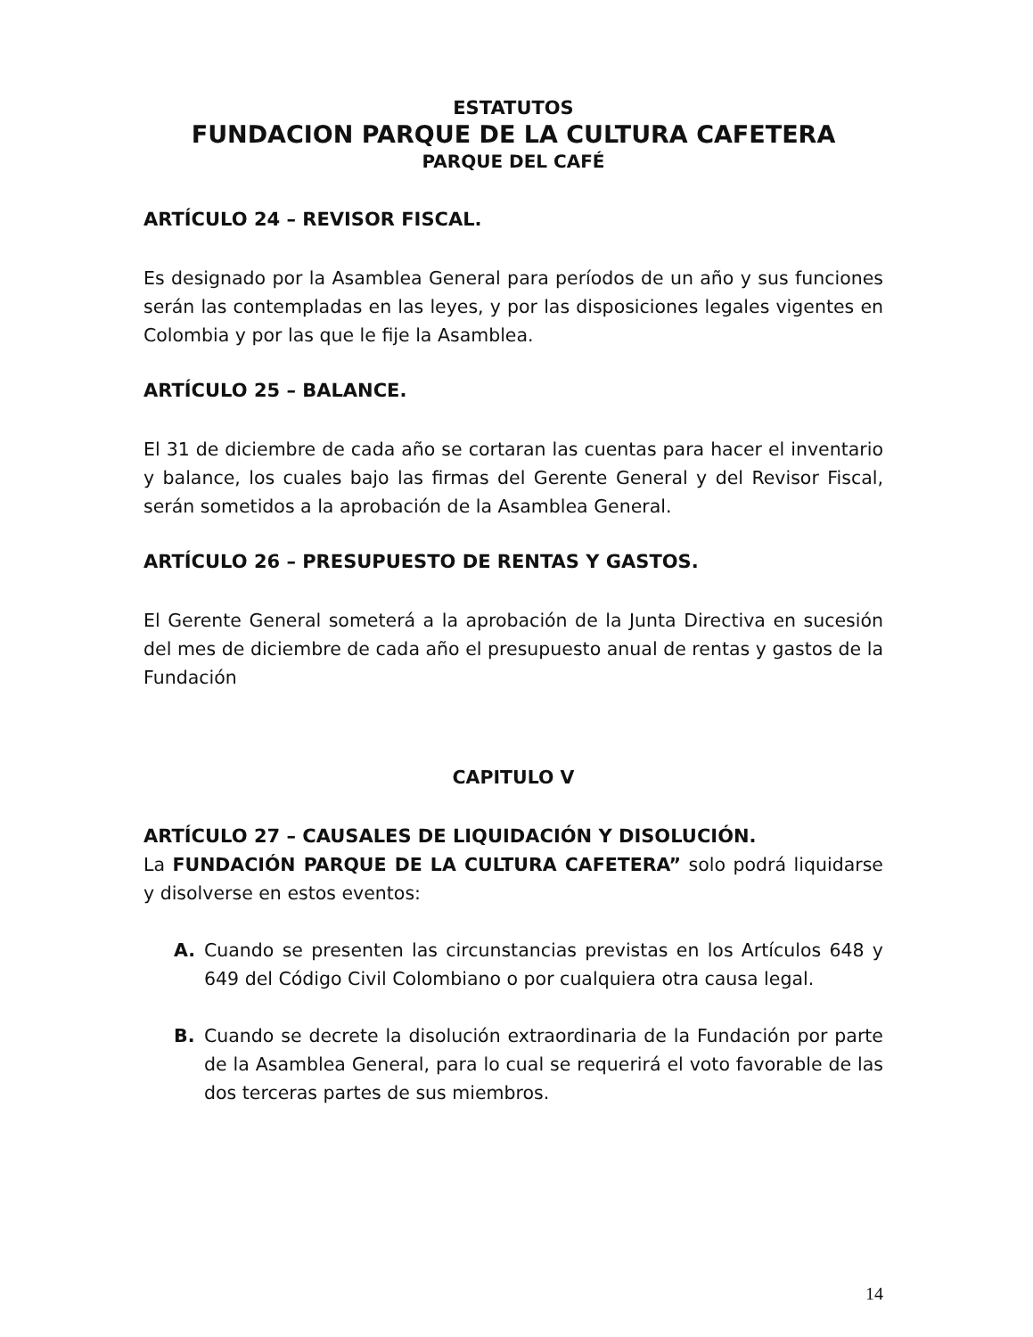ESTATUTOS
FUNDACION PARQUE DE LA CULTURA CAFETERA
PARQUE DEL CAFÉ
ARTÍCULO 24 – REVISOR FISCAL.
Es designado por la Asamblea General para períodos de un año y sus funciones serán las contempladas en las leyes, y por las disposiciones legales vigentes en Colombia y por las que le fije la Asamblea.
ARTÍCULO 25 – BALANCE.
El 31 de diciembre de cada año se cortaran las cuentas para hacer el inventario y balance, los cuales bajo las firmas del Gerente General y del Revisor Fiscal, serán sometidos a la aprobación de la Asamblea General.
ARTÍCULO 26 – PRESUPUESTO DE RENTAS Y GASTOS.
El Gerente General someterá a la aprobación de la Junta Directiva en sucesión del mes de diciembre de cada año el presupuesto anual de rentas y gastos de la Fundación
CAPITULO V
ARTÍCULO 27 – CAUSALES DE LIQUIDACIÓN Y DISOLUCIÓN.
La FUNDACIÓN PARQUE DE LA CULTURA CAFETERA” solo podrá liquidarse y disolverse en estos eventos:
A. Cuando se presenten las circunstancias previstas en los Artículos 648 y 649 del Código Civil Colombiano o por cualquiera otra causa legal.
B. Cuando se decrete la disolución extraordinaria de la Fundación por parte de la Asamblea General, para lo cual se requerirá el voto favorable de las dos terceras partes de sus miembros.
14